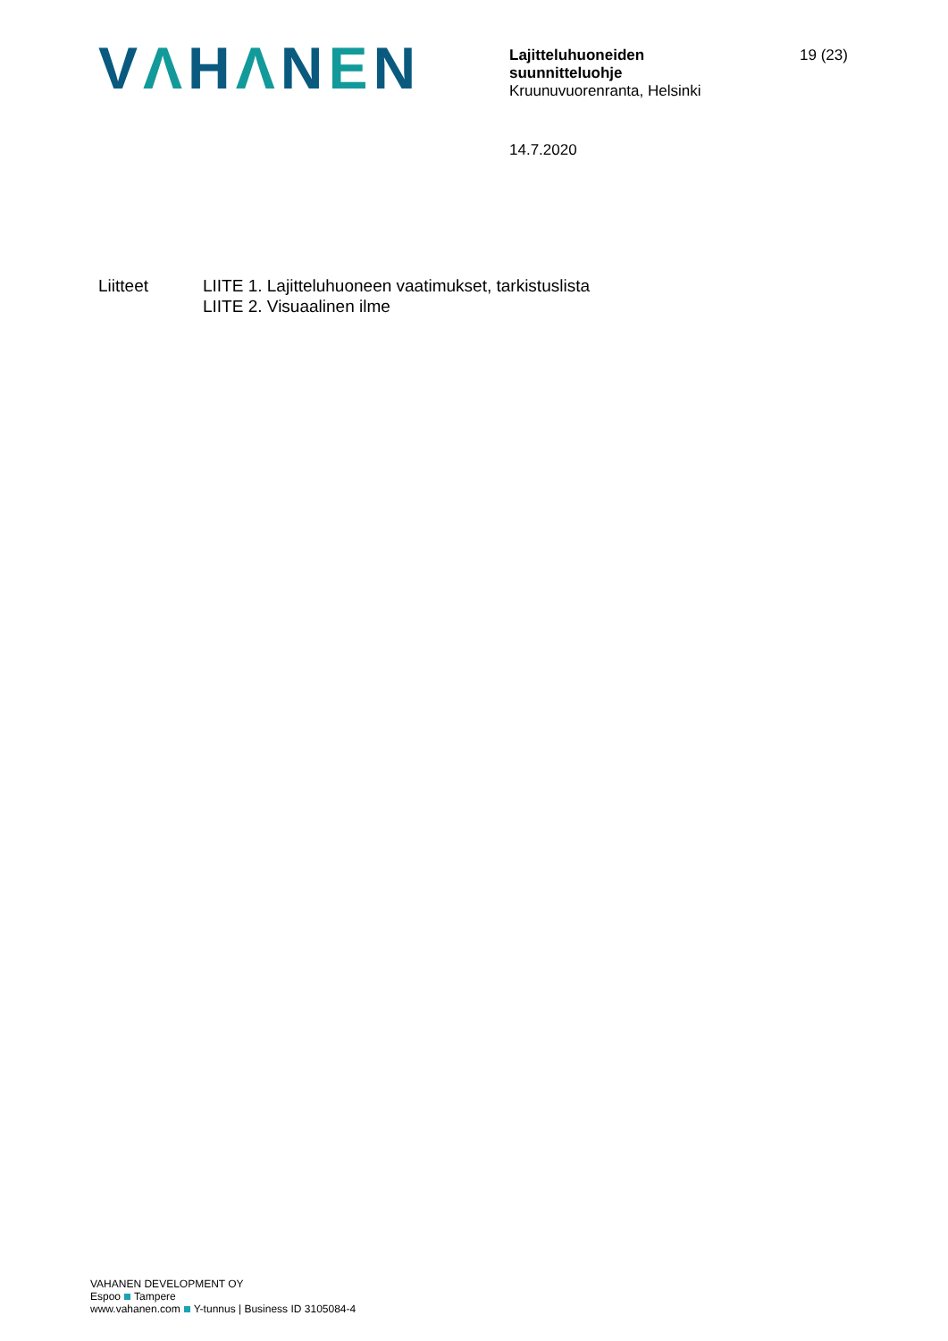VΛHΛNEN
Lajitteluhuoneiden
suunnitteluohje
Kruunuvuorenranta, Helsinki
19 (23)
14.7.2020
Liitteet LIITE 1. Lajitteluhuoneen vaatimukset, tarkistuslista
LIITE 2. Visuaalinen ilme
VAHANEN DEVELOPMENT OY
Espoo Tampere
www.vahanen.com Y-tunnus | Business ID 3105084-4